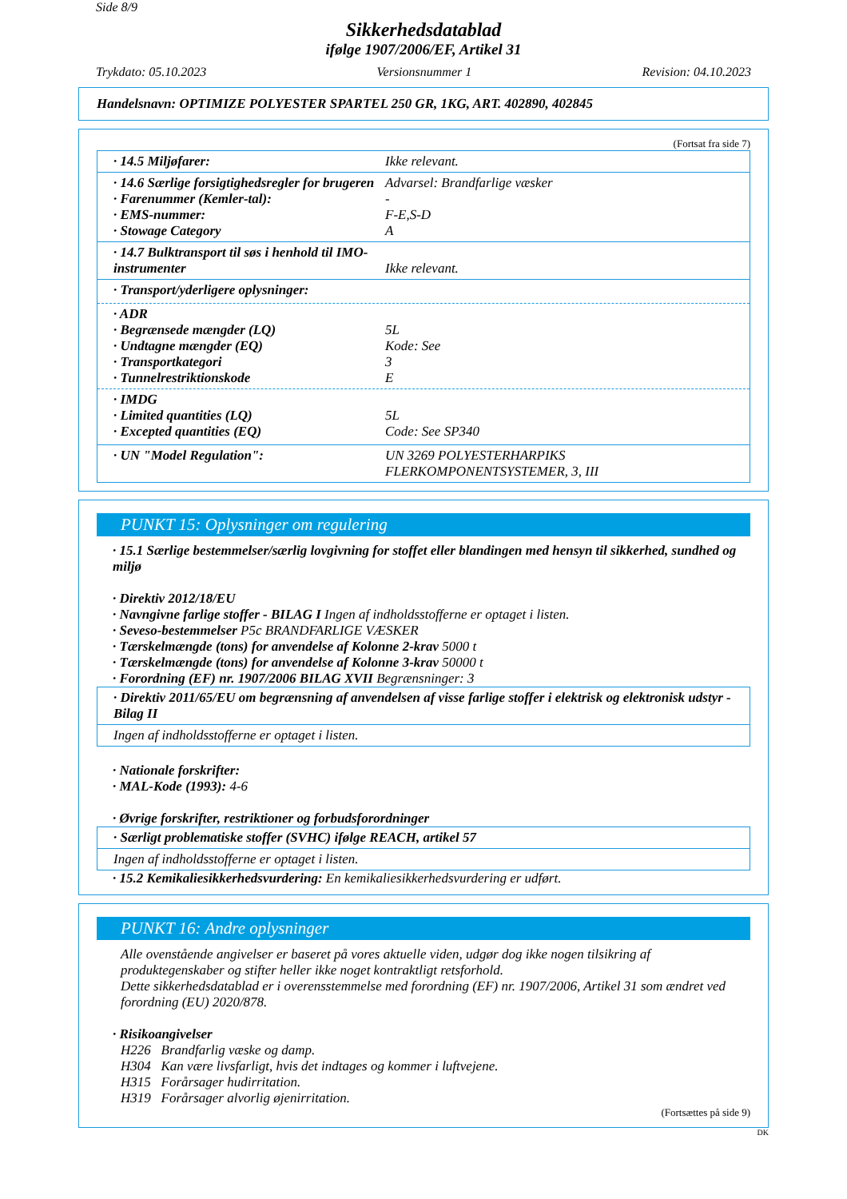Side 8/9
Sikkerhedsdatablad
ifølge 1907/2006/EF, Artikel 31
Trykdato: 05.10.2023 Versionsnummer 1 Revision: 04.10.2023
Handelsnavn: OPTIMIZE POLYESTER SPARTEL 250 GR, 1KG, ART. 402890, 402845
(Fortsat fra side 7)
· 14.5 Miljøfarer: Ikke relevant.
· 14.6 Særlige forsigtighedsregler for brugeren
Advarsel: Brandfarlige væsker
· Farenummer (Kemler-tal): -
· EMS-nummer: F-E,S-D
· Stowage Category A
· 14.7 Bulktransport til søs i henhold til IMO-instrumenter
Ikke relevant.
· Transport/yderligere oplysninger:
· ADR
· Begrænsede mængder (LQ) 5L
· Undtagne mængder (EQ) Kode: See
· Transportkategori 3
· Tunnelrestriktionskode E
· IMDG
· Limited quantities (LQ) 5L
· Excepted quantities (EQ) Code: See SP340
· UN "Model Regulation": UN 3269 POLYESTERHARPIKS
FLERKOMPONENTSYSTEMER, 3, III
PUNKT 15: Oplysninger om regulering
· 15.1 Særlige bestemmelser/særlig lovgivning for stoffet eller blandingen med hensyn til sikkerhed, sundhed og miljø
· Direktiv 2012/18/EU
· Navngivne farlige stoffer - BILAG I Ingen af indholdsstofferne er optaget i listen.
· Seveso-bestemmelser P5c BRANDFARLIGE VÆSKER
· Tærskelmængde (tons) for anvendelse af Kolonne 2-krav 5000 t
· Tærskelmængde (tons) for anvendelse af Kolonne 3-krav 50000 t
· Forordning (EF) nr. 1907/2006 BILAG XVII Begrænsninger: 3
· Direktiv 2011/65/EU om begrænsning af anvendelsen af visse farlige stoffer i elektrisk og elektronisk udstyr - Bilag II
Ingen af indholdsstofferne er optaget i listen.
· Nationale forskrifter:
· MAL-Kode (1993): 4-6
· Øvrige forskrifter, restriktioner og forbudsforordninger
· Særligt problematiske stoffer (SVHC) ifølge REACH, artikel 57
Ingen af indholdsstofferne er optaget i listen.
· 15.2 Kemikaliesikkerhedsvurdering: En kemikaliesikkerhedsvurdering er udført.
PUNKT 16: Andre oplysninger
Alle ovenstående angivelser er baseret på vores aktuelle viden, udgør dog ikke nogen tilsikring af produktegenskaber og stifter heller ikke noget kontraktligt retsforhold.
Dette sikkerhedsdatablad er i overensstemmelse med forordning (EF) nr. 1907/2006, Artikel 31 som ændret ved forordning (EU) 2020/878.
· Risikoangivelser
H226 Brandfarlig væske og damp.
H304 Kan være livsfarligt, hvis det indtages og kommer i luftvejene.
H315 Forårsager hudirritation.
H319 Forårsager alvorlig øjenirritation.
(Fortsættes på side 9)
DK